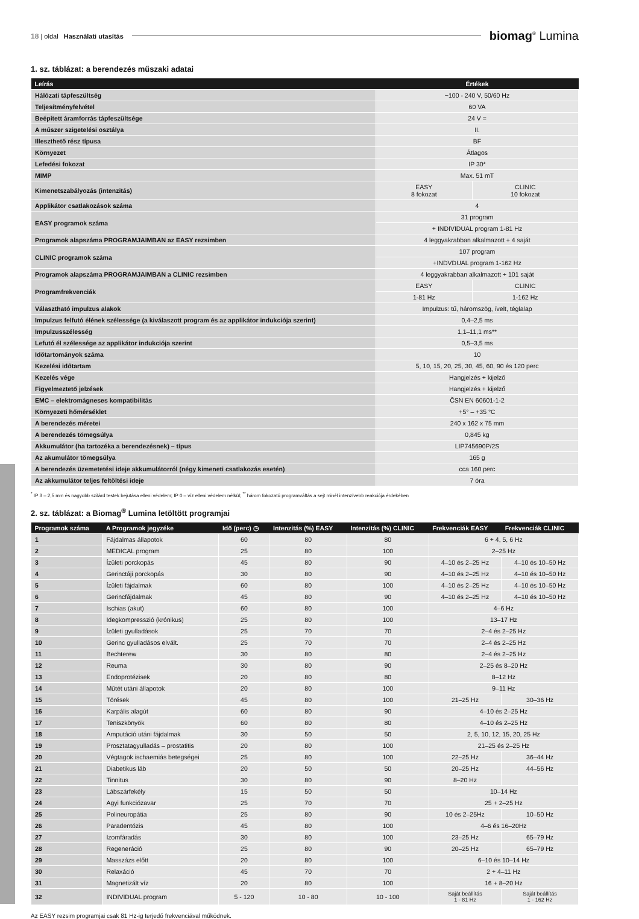18 | oldal Használati utasítás biomag<sup>®</sup> Lumina
1. sz. táblázat: a berendezés műszaki adatai
| Leírás | Értékek | |
| --- | --- | --- |
| Hálózati tápfeszültség | ~100 - 240 V, 50/60 Hz | |
| Teljesítményfelvétel | 60 VA | |
| Beépített áramforrás tápfeszültsége | 24 V = | |
| A műszer szigetelési osztálya | II. | |
| Illeszthető rész típusa | BF | |
| Környezet | Átlagos | |
| Lefedési fokozat | IP 30* | |
| MIMP | Max. 51 mT | |
| Kimenetszabályozás (intenzitás) | EASY 8 fokozat | CLINIC 10 fokozat |
| Applikátor csatlakozások száma | 4 | |
| EASY programok száma | 31 program | |
| | + INDIVIDUAL program 1-81 Hz | |
| Programok alapszáma PROGRAMJAIMBAN az EASY rezsimben | 4 leggyakrabban alkalmazott + 4 saját | |
| CLINIC programok száma | 107 program | |
| | +INDVDUAL program 1-162 Hz | |
| Programok alapszáma PROGRAMJAIMBAN a CLINIC rezsimben | 4 leggyakrabban alkalmazott + 101 saját | |
| Programfrekvenciák | EASY | CLINIC |
| | 1-81 Hz | 1-162 Hz |
| Választható impulzus alakok | Impulzus: tű, háromszög, ívelt, téglalap | |
| Impulzus felfutó élének szélessége (a kiválaszott program és az applikátor indukciója szerint) | 0,4–2,5 ms | |
| Impulzusszélesség | 1,1–11,1 ms** | |
| Lefutó él szélessége az applikátor indukciója szerint | 0,5–3,5 ms | |
| Időtartományok száma | 10 | |
| Kezelési időtartam | 5, 10, 15, 20, 25, 30, 45, 60, 90 és 120 perc | |
| Kezelés vége | Hangjelzés + kijelző | |
| Figyelmeztető jelzések | Hangjelzés + kijelző | |
| EMC – elektromágneses kompatibilitás | ČSN EN 60601-1-2 | |
| Környezeti hőmérséklet | +5° – +35 °C | |
| A berendezés méretei | 240 x 162 x 75 mm | |
| A berendezés tömegsúlya | 0,845 kg | |
| Akkumulátor (ha tartozéka a berendezésnek) – típus | LIP745690P/2S | |
| Az akumulátor tömegsúlya | 165 g | |
| A berendezés üzemetetési ideje akkumulátorról (négy kimeneti csatlakozás esetén) | cca 160 perc | |
| Az akkumulátor teljes feltöltési ideje | 7 óra | |
<sup>*</sup> IP 3 – 2,5 mm és nagyobb szilárd testek bejutása elleni védelem; IP 0 – víz elleni védelem nélkül; <sup>**</sup> három fokozatú programváltás a sejt minél intenzívebb reakciója érdekében
2. sz. táblázat: a Biomag<sup>®</sup> Lumina letöltött programjai
| Programok száma | A Programok jegyzéke | Idő (perc) ◷ | Intenzitás (%) EASY | Intenzitás (%) CLINIC | Frekvenciák EASY | Frekvenciák CLINIC |
| --- | --- | --- | --- | --- | --- | --- |
| 1 | Fájdalmas állapotok | 60 | 80 | 80 | 6 + 4, 5, 6 Hz | |
| 2 | MEDICAL program | 25 | 80 | 100 | 2–25 Hz | |
| 3 | Ízületi porckopás | 45 | 80 | 90 | 4–10 és 2–25 Hz | 4–10 és 10–50 Hz |
| 4 | Gerinctáji porckopás | 30 | 80 | 90 | 4–10 és 2–25 Hz | 4–10 és 10–50 Hz |
| 5 | Ízületi fájdalmak | 60 | 80 | 100 | 4–10 és 2–25 Hz | 4–10 és 10–50 Hz |
| 6 | Gerincfájdalmak | 45 | 80 | 90 | 4–10 és 2–25 Hz | 4–10 és 10–50 Hz |
| 7 | Ischias (akut) | 60 | 80 | 100 | 4–6 Hz | |
| 8 | Idegkompresszió (krónikus) | 25 | 80 | 100 | 13–17 Hz | |
| 9 | Ízületi gyulladások | 25 | 70 | 70 | 2–4 és 2–25 Hz | |
| 10 | Gerinc gyulladásos elvált. | 25 | 70 | 70 | 2–4 és 2–25 Hz | |
| 11 | Bechterew | 30 | 80 | 80 | 2–4 és 2–25 Hz | |
| 12 | Reuma | 30 | 80 | 90 | 2–25 és 8–20 Hz | |
| 13 | Endoprotézisek | 20 | 80 | 80 | 8–12 Hz | |
| 14 | Műtét utáni állapotok | 20 | 80 | 100 | 9–11 Hz | |
| 15 | Törések | 45 | 80 | 100 | 21–25 Hz | 30–36 Hz |
| 16 | Karpális alagút | 60 | 80 | 90 | 4–10 és 2–25 Hz | |
| 17 | Teniszkönyök | 60 | 80 | 80 | 4–10 és 2–25 Hz | |
| 18 | Amputáció utáni fájdalmak | 30 | 50 | 50 | 2, 5, 10, 12, 15, 20, 25 Hz | |
| 19 | Prosztatagyulladás – prostatitis | 20 | 80 | 100 | 21–25 és 2–25 Hz | |
| 20 | Végtagok ischaemiás betegségei | 25 | 80 | 100 | 22–25 Hz | 36–44 Hz |
| 21 | Diabetikus láb | 20 | 50 | 50 | 20–25 Hz | 44–56 Hz |
| 22 | Tinnitus | 30 | 80 | 90 | 8–20 Hz | |
| 23 | Lábszárfekély | 15 | 50 | 50 | 10–14 Hz | |
| 24 | Agyi funkciózavar | 25 | 70 | 70 | 25 + 2–25 Hz | |
| 25 | Polineuropátia | 25 | 80 | 90 | 10 és 2–25Hz | 10–50 Hz |
| 26 | Paradentózis | 45 | 80 | 100 | 4–6 és 16–20Hz | |
| 27 | Izomfáradás | 30 | 80 | 100 | 23–25 Hz | 65–79 Hz |
| 28 | Regeneráció | 25 | 80 | 90 | 20–25 Hz | 65–79 Hz |
| 29 | Masszázs előtt | 20 | 80 | 100 | 6–10 és 10–14 Hz | |
| 30 | Relaxáció | 45 | 70 | 70 | 2 + 4–11 Hz | |
| 31 | Magnetizált víz | 20 | 80 | 100 | 16 + 8–20 Hz | |
| 32 | INDIVIDUAL program | 5 - 120 | 10 - 80 | 10 - 100 | Saját beállítás 1 - 81 Hz | Saját beállítás 1 - 162 Hz |
Az EASY rezsim programjai csak 81 Hz-ig terjedő frekvenciával működnek.